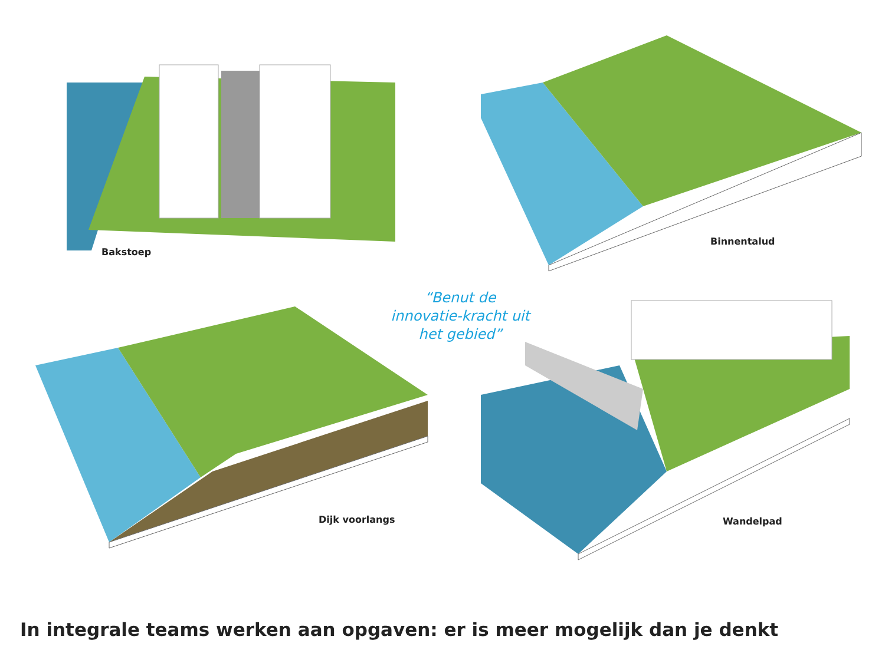Bakstoep
Binnentalud
Dijk voorlangs
Wandelpad
“Benut de innovatie-kracht uit het gebied”
In integrale teams werken aan opgaven: er is meer mogelijk dan je denkt